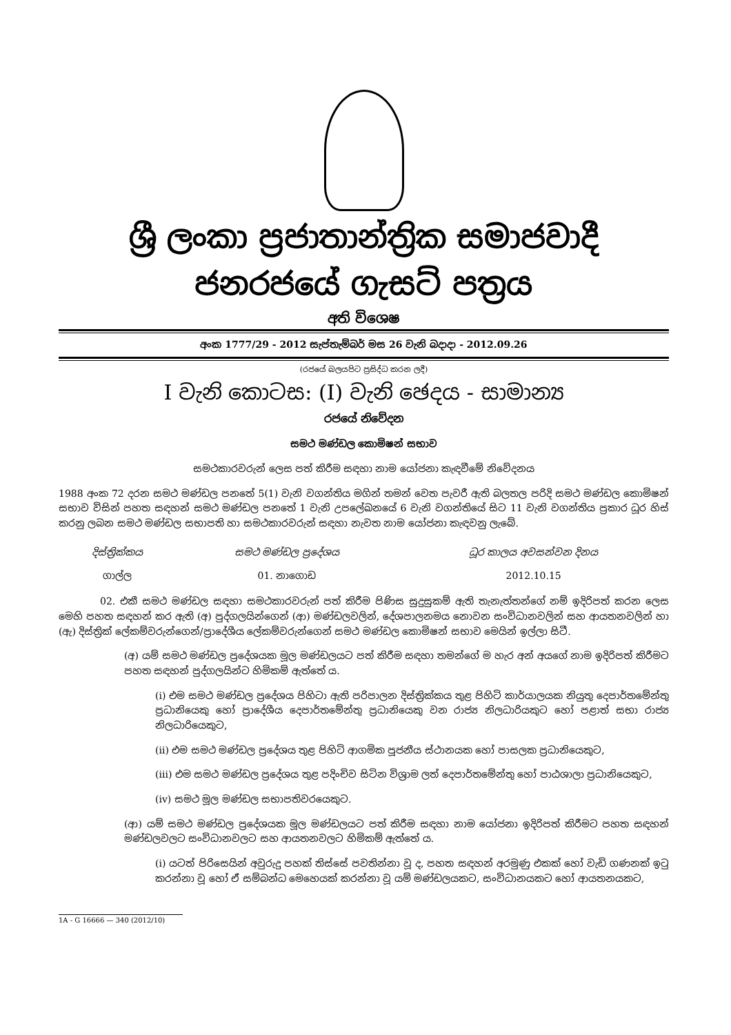ශ්‍රී ලංකා ප්‍රජාතාන්ත්‍රික සමාජවාදී ජනරජයේ ගැසට් පත්‍රය
අති විශෙෂ
අංක 1777/29 - 2012 සැප්තැම්බර් මස 26 වැනි බදාදා - 2012.09.26
(රජයේ බලයපිට ප්‍රසිද්ධ කරන ලදී)
I වැනි කොටස: (I) වැනි ඡෙදය - සාමාන්‍ය
රජයේ නිවේදන
සමථ මණ්ඩල කොමිෂන් සභාව
සමථකාරවරුන් ලෙස පත් කිරීම සඳහා නාම යෝජනා කැඳවීමේ නිවේදනය
1988 අංක 72 දරන සමථ මණ්ඩල පනතේ 5(1) වැනි වගන්තිය මගින් තමන් වෙත පැවරී ඇති බලතල පරිදි සමථ මණ්ඩල කොමිෂන් සභාව විසින් පහත සඳහන් සමථ මණ්ඩල පනතේ 1 වැනි උපලේඛනයේ 6 වැනි වගන්තියේ සිට 11 වැනි වගන්තිය ප්‍රකාර ධූර හිස් කරනු ලබන සමථ මණ්ඩල සභාපති හා සමථකාරවරුන් සඳහා නැවත නාම යෝජනා කැඳවනු ලැබේ.
| දිස්ත්‍රික්කය | සමථ මණ්ඩල ප්‍රදේශය | ධූර කාලය අවසන්වන දිනය |
| --- | --- | --- |
| ගාල්ල | 01. නාගොඩ | 2012.10.15 |
02. එකී සමථ මණ්ඩල සඳහා සමථකාරවරුන් පත් කිරීම පිණිස සුදුසුකම් ඇති තැනැත්තන්ගේ නම් ඉදිරිපත් කරන ලෙස මෙහි පහත සඳහන් කර ඇති (අ) පුද්ගලයින්ගෙන් (ආ) මණ්ඩලවලින්, දේශපාලනමය නොවන සංවිධානවලින් සහ ආයතනවලින් හා (ඇ) දිස්ත්‍රික් ලේකම්වරුන්ගෙන්/ප්‍රාදේශීය ලේකම්වරුන්ගෙන් සමථ මණ්ඩල කොමිෂන් සභාව මෙයින් ඉල්ලා සිටී.
(අ) යම් සමථ මණ්ඩල ප්‍රදේශයක මූල මණ්ඩලයට පත් කිරීම සඳහා තමන්ගේ ම හැර අන් අයගේ නාම ඉදිරිපත් කිරීමට පහත සඳහන් පුද්ගලයින්ට හිමිකම් ඇත්තේ ය.
(i) එම සමථ මණ්ඩල ප්‍රදේශය පිහිටා ඇති පරිපාලන දිස්ත්‍රික්කය තුළ පිහිටි කාර්යාලයක නියුතු දෙපාර්තමේන්තු ප්‍රධානියෙකු හෝ ප්‍රාදේශීය දෙපාර්තමේන්තු ප්‍රධානියෙකු වන රාජ්‍ය නිලධාරියකුට හෝ පළාත් සභා රාජ්‍ය නිලධාරියෙකුට,
(ii) එම සමථ මණ්ඩල ප්‍රදේශය තුළ පිහිටි ආගමික පූජනීය ස්ථානයක හෝ පාසලක ප්‍රධානියෙකුට,
(iii) එම සමථ මණ්ඩල ප්‍රදේශය තුළ පදිංචිව සිටින විශ්‍රාම ලත් දෙපාර්තමේන්තු හෝ පාඨශාලා ප්‍රධානියෙකුට,
(iv) සමථ මූල මණ්ඩල සභාපතිවරයෙකුට.
(ආ) යම් සමථ මණ්ඩල ප්‍රදේශයක මූල මණ්ඩලයට පත් කිරීම සඳහා නාම යෝජනා ඉදිරිපත් කිරීමට පහත සඳහන් මණ්ඩලවලට සංවිධානවලට සහ ආයතනවලට හිමිකම් ඇත්තේ ය.
(i) යටත් පිරිසෙයින් අවුරුදු පහක් තිස්සේ පවතින්නා වූ ද, පහත සඳහන් අරමුණු එකක් හෝ වැඩි ගණනක් ඉටු කරන්නා වූ හෝ ඒ සම්බන්ධ මෙහෙයක් කරන්නා වූ යම් මණ්ඩලයකට, සංවිධානයකට හෝ ආයතනයකට,
1A - G 16666 — 340 (2012/10)